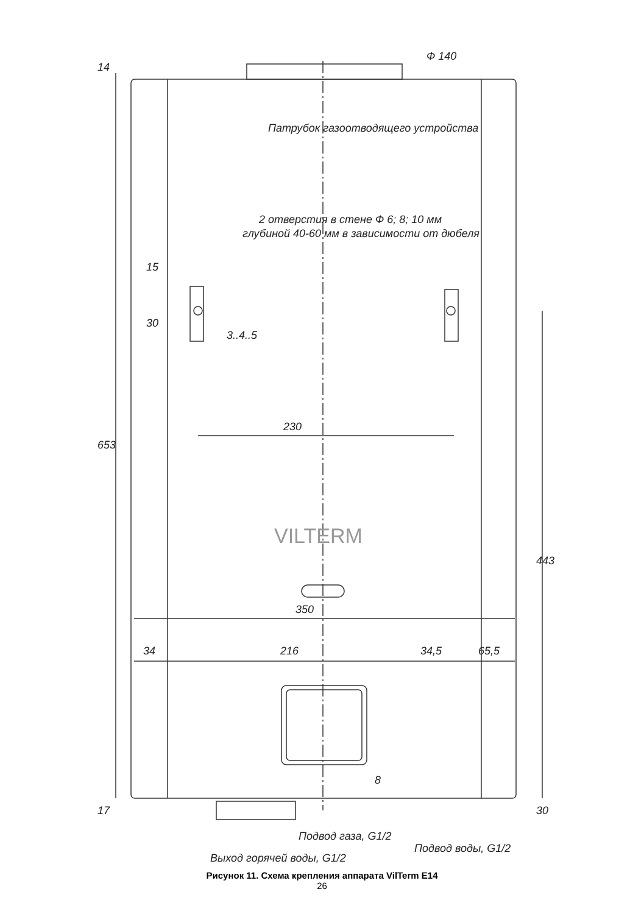Ф 140
Патрубок газоотводящего устройства
2 отверстия в стене Ф 6; 8; 10 мм
глубиной 40-60 мм в зависимости от дюбеля
14
15
30
3..4..5
230
653
VILTERM
443
350
34 216 34,5 65,5
8
17 30
Подвод газа, G1/2
Выход горячей воды, G1/2
Подвод воды, G1/2
Рисунок 11. Схема крепления аппарата VilTerm E14
26